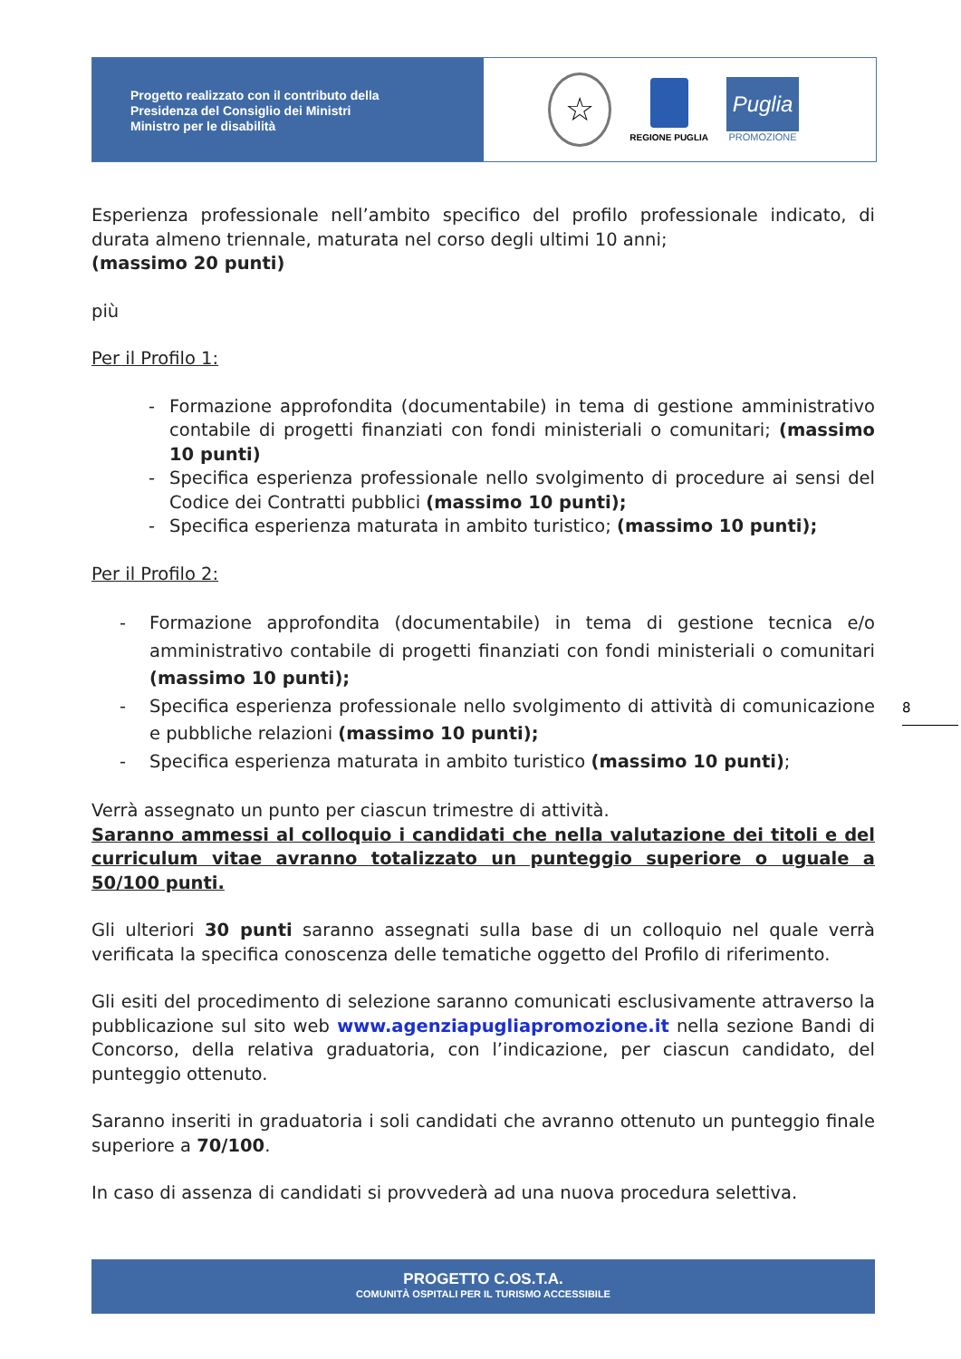Progetto realizzato con il contributo della
Presidenza del Consiglio dei Ministri
Ministro per le disabilità
☆
REGIONE PUGLIA
Puglia
PROMOZIONE
Esperienza professionale nell’ambito specifico del profilo professionale indicato, di durata almeno triennale, maturata nel corso degli ultimi 10 anni;
(massimo 20 punti)
più
Per il Profilo 1:
- Formazione approfondita (documentabile) in tema di gestione amministrativo contabile di progetti finanziati con fondi ministeriali o comunitari; (massimo 10 punti)
- Specifica esperienza professionale nello svolgimento di procedure ai sensi del Codice dei Contratti pubblici (massimo 10 punti);
- Specifica esperienza maturata in ambito turistico; (massimo 10 punti);
Per il Profilo 2:
- Formazione approfondita (documentabile) in tema di gestione tecnica e/o amministrativo contabile di progetti finanziati con fondi ministeriali o comunitari (massimo 10 punti);
- Specifica esperienza professionale nello svolgimento di attività di comunicazione e pubbliche relazioni (massimo 10 punti);
- Specifica esperienza maturata in ambito turistico (massimo 10 punti);
Verrà assegnato un punto per ciascun trimestre di attività.
Saranno ammessi al colloquio i candidati che nella valutazione dei titoli e del curriculum vitae avranno totalizzato un punteggio superiore o uguale a 50/100 punti.
Gli ulteriori 30 punti saranno assegnati sulla base di un colloquio nel quale verrà verificata la specifica conoscenza delle tematiche oggetto del Profilo di riferimento.
Gli esiti del procedimento di selezione saranno comunicati esclusivamente attraverso la pubblicazione sul sito web www.agenziapugliapromozione.it nella sezione Bandi di Concorso, della relativa graduatoria, con l’indicazione, per ciascun candidato, del punteggio ottenuto.
Saranno inseriti in graduatoria i soli candidati che avranno ottenuto un punteggio finale superiore a 70/100.
In caso di assenza di candidati si provvederà ad una nuova procedura selettiva.
8
PROGETTO C.OS.T.A.
COMUNITÀ OSPITALI PER IL TURISMO ACCESSIBILE